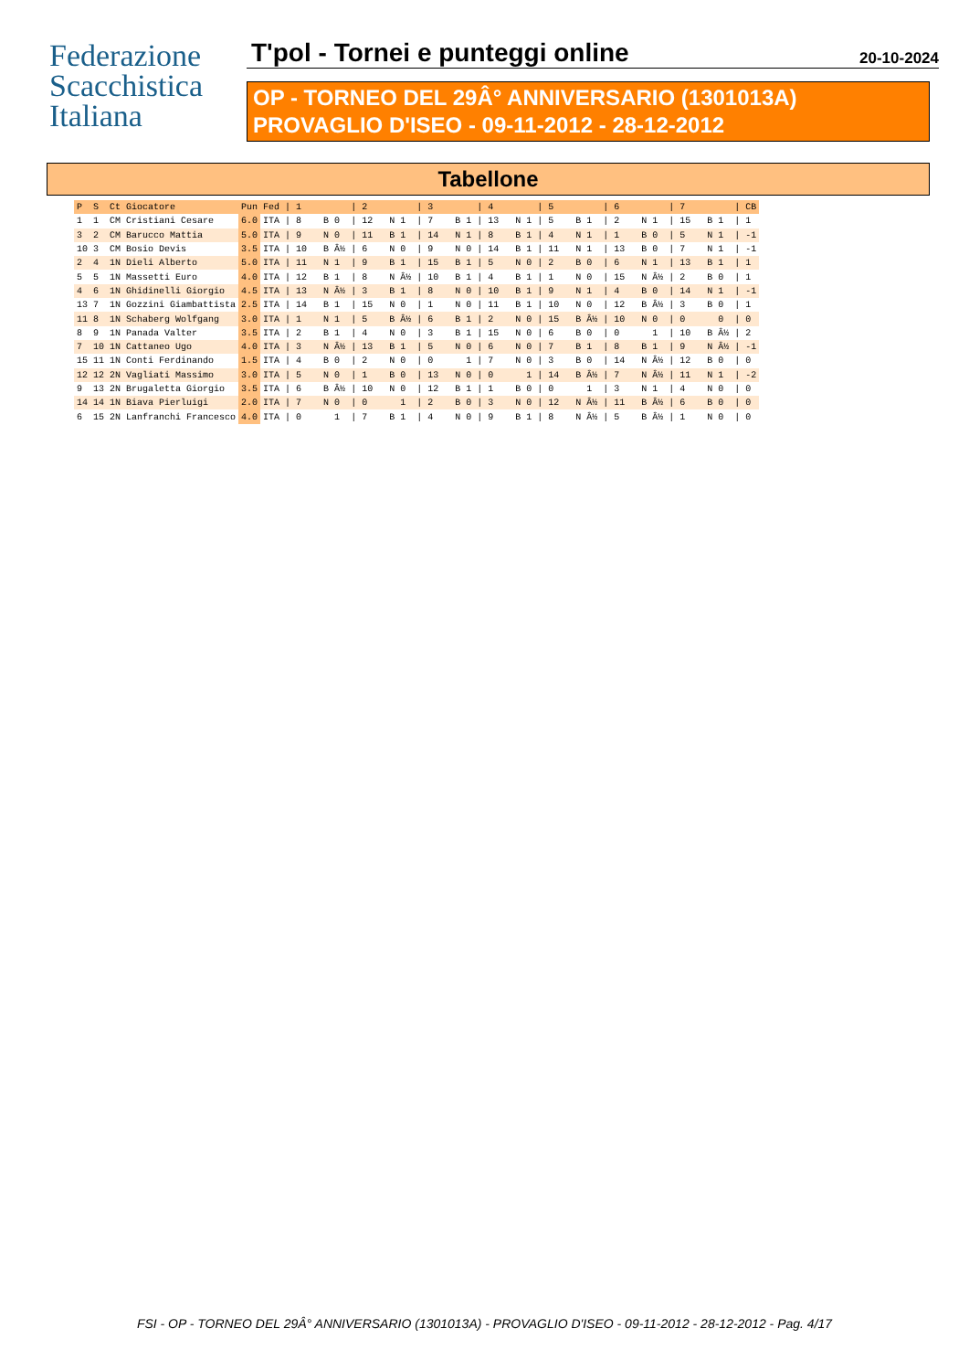Federazione
Scacchistica
Italiana
T'pol - Tornei e punteggi online 20-10-2024
OP - TORNEO DEL 29Â° ANNIVERSARIO (1301013A)
PROVAGLIO D'ISEO - 09-11-2012 - 28-12-2012
Tabellone
| P | S | Ct | Giocatore | Pun | Fed | / 1 | / 2 | / 3 | / 4 | / 5 | / 6 | / 7 | / CB |
| --- | --- | --- | --- | --- | --- | --- | --- | --- | --- | --- | --- | --- | --- |
| 1 | 1 | CM | Cristiani Cesare | 6.0 | ITA | / 8 B 0 | / 12 N 1 | / 7 B 1 | / 13 N 1 | / 5 B 1 | / 2 N 1 | / 15 B 1 | / 1 |
| 3 | 2 | CM | Barucco Mattia | 5.0 | ITA | / 9 N 0 | / 11 B 1 | / 14 N 1 | / 8 B 1 | / 4 N 1 | / 1 B 0 | / 5 N 1 | / -1 |
| 10 | 3 | CM | Bosio Devis | 3.5 | ITA | / 10 B Â½ | / 6 N 0 | / 9 N 0 | / 14 B 1 | / 11 N 1 | / 13 B 0 | / 7 N 1 | / -1 |
| 2 | 4 | 1N | Dieli Alberto | 5.0 | ITA | / 11 N 1 | / 9 B 1 | / 15 B 1 | / 5 N 0 | / 2 B 0 | / 6 N 1 | / 13 B 1 | / 1 |
| 5 | 5 | 1N | Massetti Euro | 4.0 | ITA | / 12 B 1 | / 8 N Â½ | / 10 B 1 | / 4 B 1 | / 1 N 0 | / 15 N Â½ | / 2 B 0 | / 1 |
| 4 | 6 | 1N | Ghidinelli Giorgio | 4.5 | ITA | / 13 N Â½ | / 3 B 1 | / 8 N 0 | / 10 B 1 | / 9 N 1 | / 4 B 0 | / 14 N 1 | / -1 |
| 13 | 7 | 1N | Gozzini Giambattista | 2.5 | ITA | / 14 B 1 | / 15 N 0 | / 1 N 0 | / 11 B 1 | / 10 N 0 | / 12 B Â½ | / 3 B 0 | / 1 |
| 11 | 8 | 1N | Schaberg Wolfgang | 3.0 | ITA | / 1 N 1 | / 5 B Â½ | / 6 B 1 | / 2 N 0 | / 15 B Â½ | / 10 N 0 | / 0 0 | / 0 |
| 8 | 9 | 1N | Panada Valter | 3.5 | ITA | / 2 B 1 | / 4 N 0 | / 3 B 1 | / 15 N 0 | / 6 B 0 | / 0 1 | / 10 B Â½ | / 2 |
| 7 | 10 | 1N | Cattaneo Ugo | 4.0 | ITA | / 3 N Â½ | / 13 B 1 | / 5 N 0 | / 6 N 0 | / 7 B 1 | / 8 B 1 | / 9 N Â½ | / -1 |
| 15 | 11 | 1N | Conti Ferdinando | 1.5 | ITA | / 4 B 0 | / 2 N 0 | / 0 1 | / 7 N 0 | / 3 B 0 | / 14 N Â½ | / 12 B 0 | / 0 |
| 12 | 12 | 2N | Vagliati Massimo | 3.0 | ITA | / 5 N 0 | / 1 B 0 | / 13 N 0 | / 0 1 | / 14 B Â½ | / 7 N Â½ | / 11 N 1 | / -2 |
| 9 | 13 | 2N | Brugaletta Giorgio | 3.5 | ITA | / 6 B Â½ | / 10 N 0 | / 12 B 1 | / 1 B 0 | / 0 1 | / 3 N 1 | / 4 N 0 | / 0 |
| 14 | 14 | 1N | Biava Pierluigi | 2.0 | ITA | / 7 N 0 | / 0 1 | / 2 B 0 | / 3 N 0 | / 12 N Â½ | / 11 B Â½ | / 6 B 0 | / 0 |
| 6 | 15 | 2N | Lanfranchi Francesco | 4.0 | ITA | / 0 1 | / 7 B 1 | / 4 N 0 | / 9 B 1 | / 8 N Â½ | / 5 B Â½ | / 1 N 0 | / 0 |
FSI - OP - TORNEO DEL 29Â° ANNIVERSARIO (1301013A) - PROVAGLIO D'ISEO - 09-11-2012 - 28-12-2012 - Pag. 4/17